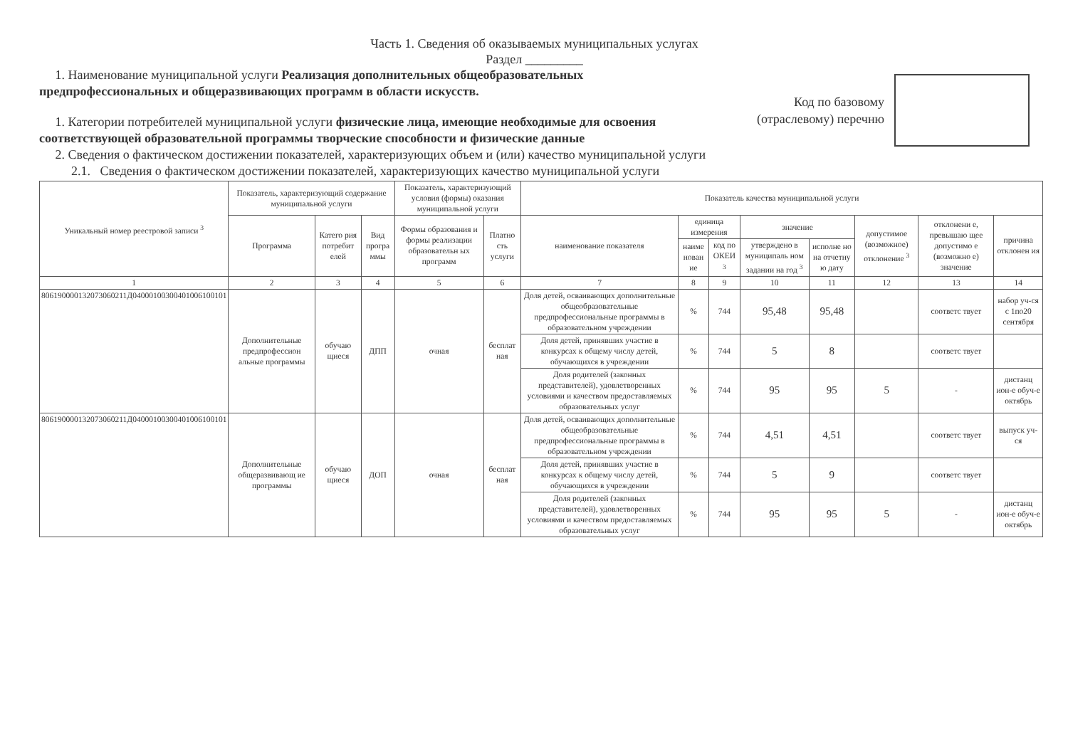Часть 1. Сведения об оказываемых муниципальных услугах
Раздел _________
Код по базовому
(отраслевому) перечню
1. Наименование муниципальной услуги Реализация дополнительных общеобразовательных предпрофессиональных и общеразвивающих программ в области искусств.
1. Категории потребителей муниципальной услуги физические лица, имеющие необходимые для освоения соответствующей образовательной программы творческие способности и физические данные
2. Сведения о фактическом достижении показателей, характеризующих объем и (или) качество муниципальной услуги
2.1. Сведения о фактическом достижении показателей, характеризующих качество муниципальной услуги
| Уникальный номер реестровой записи <sup>3</sup> | Показатель, характеризующий содержание муниципальной услуги | | | Показатель, характеризующий условия (формы) оказания муниципальной услуги | | Показатель качества муниципальной услуги | | | | | | | |
| --- | --- | --- | --- | --- | --- | --- | --- | --- | --- | --- | --- | --- | --- |
| | Программа | Катего рия потребит елей | Вид програ ммы | Формы образования и формы реализации образовательн ых программ | Платно сть услуги | наименование показателя | единица измерения | | значение | | допустимое (возможное) отклонение <sup>3</sup> | отклонени е, превышаю щее допустимо е (возможно е) значение | причина отклонен ия |
| | | | | | | | наиме нован ие | код по ОКЕИ <sup>3</sup> | утверждено в муниципаль ном задании на год <sup>3</sup> | исполне но на отчетну ю дату | | | |
| 1 | 2 | 3 | 4 | 5 | 6 | 7 | 8 | 9 | 10 | 11 | 12 | 13 | 14 |
| 806190000132073060211Д04000100300401006100101 | Дополнительные предпрофессион альные программы | обучаю щиеся | ДПП | очная | бесплат ная | Доля детей, осваивающих дополнительные общеобразовательные предпрофессиональные программы в образовательном учреждении | % | 744 | 95,48 | 95,48 | | соответс твует | набор уч-ся с 1по20 сентября |
| | | | | | | Доля детей, принявших участие в конкурсах к общему числу детей, обучающихся в учреждении | % | 744 | 5 | 8 | | соответс твует | |
| | | | | | | Доля родителей (законных представителей), удовлетворенных условиями и качеством предоставляемых образовательных услуг | % | 744 | 95 | 95 | 5 | - | дистанц ион-е обуч-е октябрь |
| 806190000132073060211Д04000100300401006100101 | Дополнительные общеразвивающ ие программы | обучаю щиеся | ДОП | очная | бесплат ная | Доля детей, осваивающих дополнительные общеобразовательные предпрофессиональные программы в образовательном учреждении | % | 744 | 4,51 | 4,51 | | соответс твует | выпуск уч-ся |
| | | | | | | Доля детей, принявших участие в конкурсах к общему числу детей, обучающихся в учреждении | % | 744 | 5 | 9 | | соответс твует | |
| | | | | | | Доля родителей (законных представителей), удовлетворенных условиями и качеством предоставляемых образовательных услуг | % | 744 | 95 | 95 | 5 | - | дистанц ион-е обуч-е октябрь |